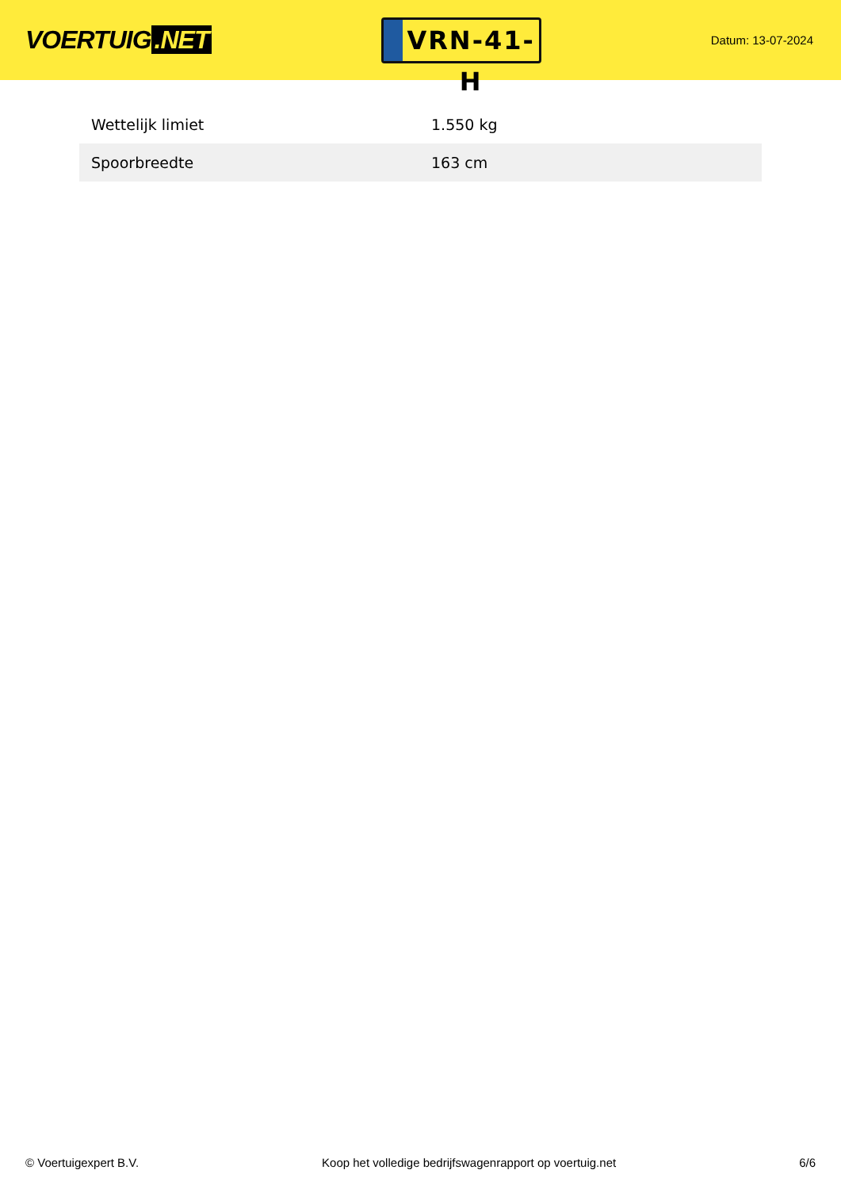VOERTUIG.NET
VRN-41-H
Datum: 13-07-2024
| Wettelijk limiet | 1.550 kg |
| Spoorbreedte | 163 cm |
© Voertuigexpert B.V. Koop het volledige bedrijfswagenrapport op voertuig.net 6/6